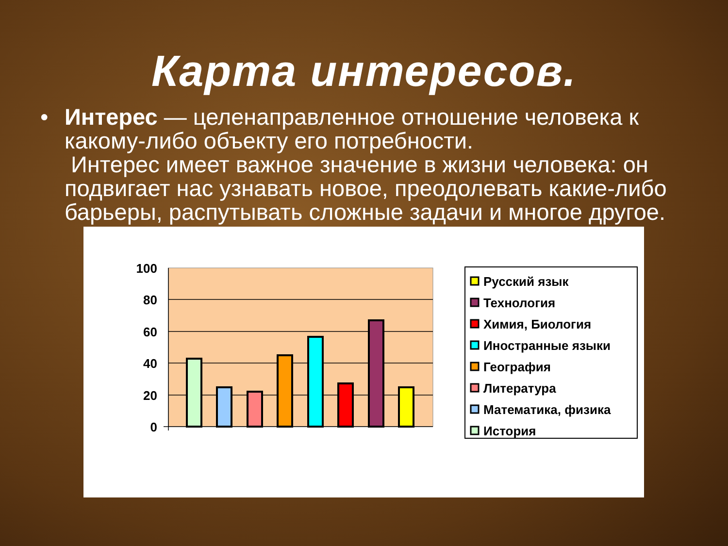Карта интересов.
• Интерес — целенаправленное отношение человека к какому-либо объекту его потребности.
Интерес имеет важное значение в жизни человека: он подвигает нас узнавать новое, преодолевать какие-либо барьеры, распутывать сложные задачи и многое другое.
100
80
60
40
20
0
Русский язык
Технология
Химия, Биология
Иностранные языки
География
Литература
Математика, физика
История